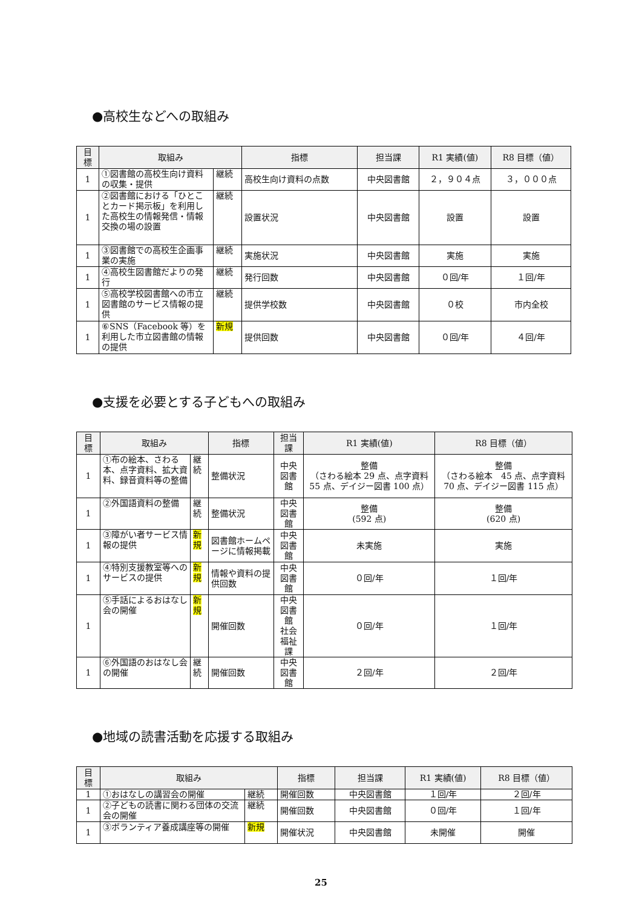●高校生などへの取組み
| 目 標 | 取組み | | 指標 | 担当課 | R1 実績(値) | R8 目標（値） |
| --- | --- | --- | --- | --- | --- | --- |
| 1 | ①図書館の高校生向け資料の収集・提供 | 継続 | 高校生向け資料の点数 | 中央図書館 | ２，９０４点 | ３，０００点 |
| 1 | ②図書館における「ひとことカード掲示板」を利用した高校生の情報発信・情報交換の場の設置 | 継続 | 設置状況 | 中央図書館 | 設置 | 設置 |
| 1 | ③図書館での高校生企画事業の実施 | 継続 | 実施状況 | 中央図書館 | 実施 | 実施 |
| 1 | ④高校生図書館だよりの発行 | 継続 | 発行回数 | 中央図書館 | ０回/年 | １回/年 |
| 1 | ⑤高校学校図書館への市立図書館のサービス情報の提供 | 継続 | 提供学校数 | 中央図書館 | ０校 | 市内全校 |
| 1 | ⑥SNS（Facebook 等）を利用した市立図書館の情報の提供 | 新規 | 提供回数 | 中央図書館 | ０回/年 | ４回/年 |
●支援を必要とする子どもへの取組み
| 目 標 | 取組み | | 指標 | 担当課 | R1 実績(値) | R8 目標（値） |
| --- | --- | --- | --- | --- | --- | --- |
| 1 | ①布の絵本、さわる本、点字資料、拡大資料、録音資料等の整備 | 継続 | 整備状況 | 中央図書館 | 整備 （さわる絵本 29 点、点字資料 55 点、デイジー図書 100 点） | 整備 （さわる絵本 45 点、点字資料 70 点、デイジー図書 115 点） |
| 1 | ②外国語資料の整備 | 継続 | 整備状況 | 中央図書館 | 整備 (592 点) | 整備 (620 点) |
| 1 | ③障がい者サービス情報の提供 | 新規 | 図書館ホームページに情報掲載 | 中央図書館 | 未実施 | 実施 |
| 1 | ④特別支援教室等へのサービスの提供 | 新規 | 情報や資料の提供回数 | 中央図書館 | ０回/年 | １回/年 |
| 1 | ⑤手話によるおはなし会の開催 | 新規 | 開催回数 | 中央図書館 社会福祉課 | ０回/年 | １回/年 |
| 1 | ⑥外国語のおはなし会の開催 | 継続 | 開催回数 | 中央図書館 | ２回/年 | ２回/年 |
●地域の読書活動を応援する取組み
| 目 標 | 取組み | | 指標 | 担当課 | R1 実績(値) | R8 目標（値） |
| --- | --- | --- | --- | --- | --- | --- |
| 1 | ①おはなしの講習会の開催 | 継続 | 開催回数 | 中央図書館 | １回/年 | ２回/年 |
| 1 | ②子どもの読書に関わる団体の交流会の開催 | 継続 | 開催回数 | 中央図書館 | ０回/年 | １回/年 |
| 1 | ③ボランティア養成講座等の開催 | 新規 | 開催状況 | 中央図書館 | 未開催 | 開催 |
25